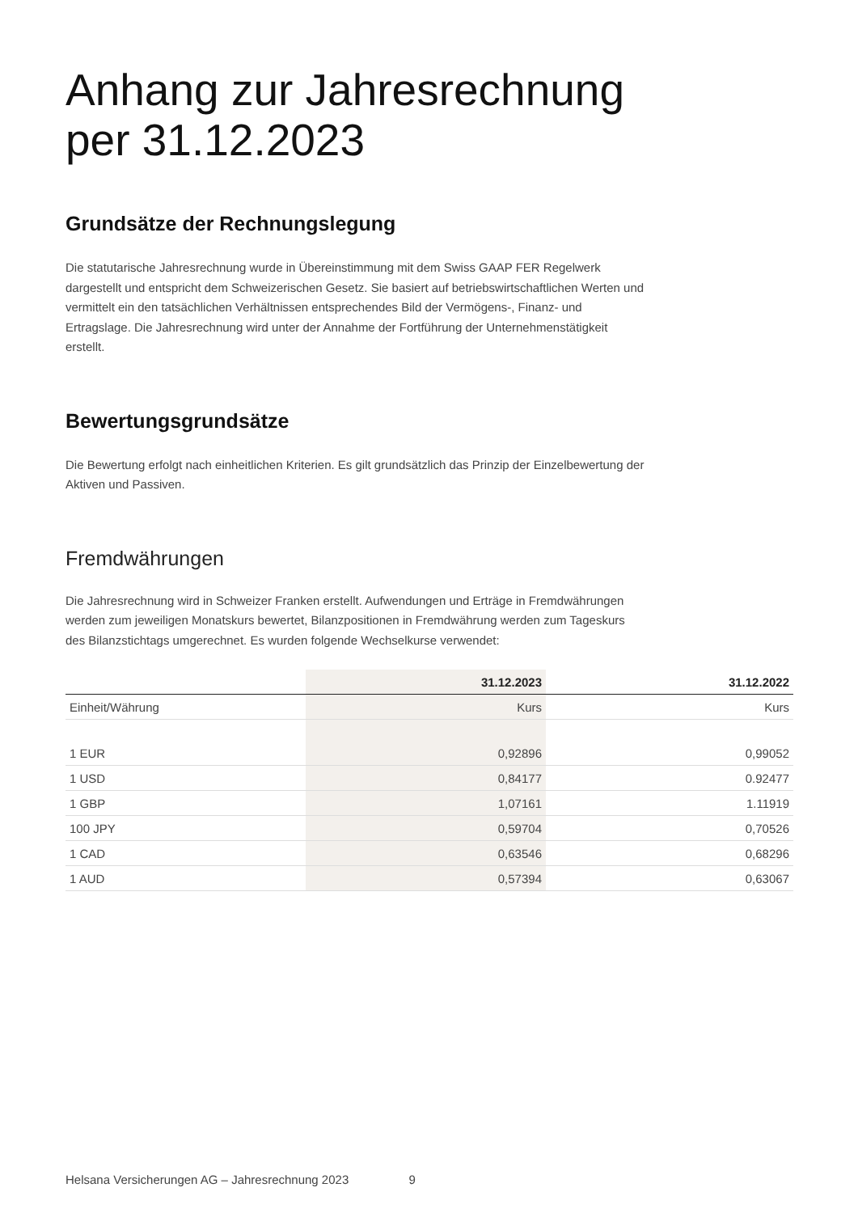Anhang zur Jahresrechnung
per 31.12.2023
Grundsätze der Rechnungslegung
Die statutarische Jahresrechnung wurde in Übereinstimmung mit dem Swiss GAAP FER Regelwerk dargestellt und entspricht dem Schweizerischen Gesetz. Sie basiert auf betriebswirtschaftlichen Werten und vermittelt ein den tatsächlichen Verhältnissen entsprechendes Bild der Vermögens-, Finanz- und Ertragslage. Die Jahresrechnung wird unter der Annahme der Fortführung der Unternehmenstätigkeit erstellt.
Bewertungsgrundsätze
Die Bewertung erfolgt nach einheitlichen Kriterien. Es gilt grundsätzlich das Prinzip der Einzelbewertung der Aktiven und Passiven.
Fremdwährungen
Die Jahresrechnung wird in Schweizer Franken erstellt. Aufwendungen und Erträge in Fremdwährungen werden zum jeweiligen Monatskurs bewertet, Bilanzpositionen in Fremdwährung werden zum Tageskurs des Bilanzstichtags umgerechnet. Es wurden folgende Wechselkurse verwendet:
| | 31.12.2023 | 31.12.2022 |
| --- | --- | --- |
| Einheit/Währung | Kurs | Kurs |
| 1 EUR | 0,92896 | 0,99052 |
| 1 USD | 0,84177 | 0.92477 |
| 1 GBP | 1,07161 | 1.11919 |
| 100 JPY | 0,59704 | 0,70526 |
| 1 CAD | 0,63546 | 0,68296 |
| 1 AUD | 0,57394 | 0,63067 |
Helsana Versicherungen AG – Jahresrechnung 2023 9